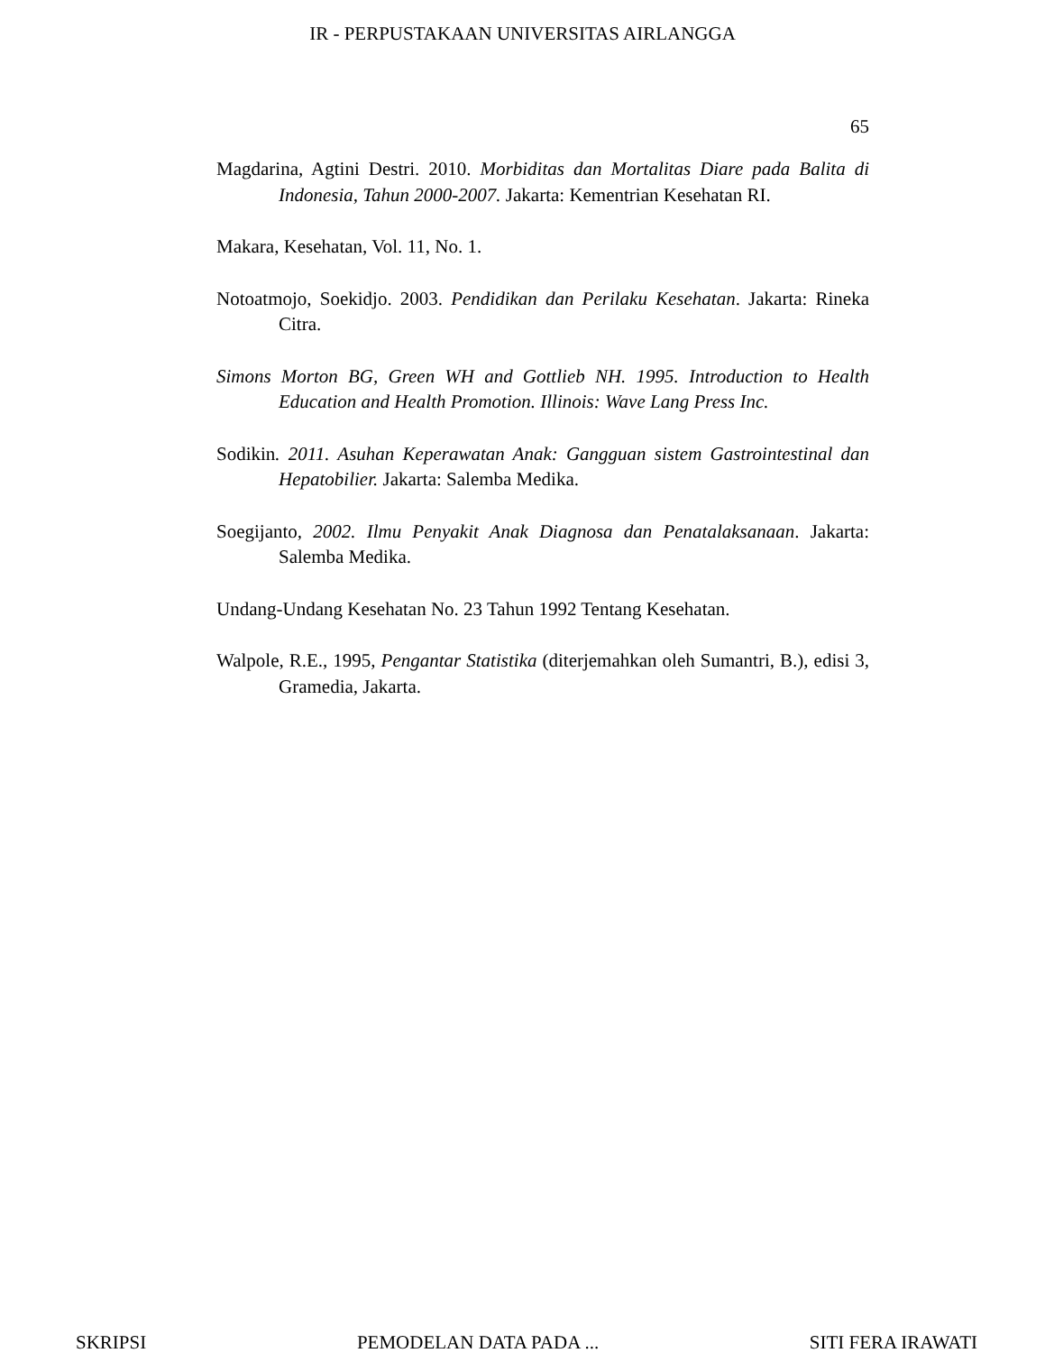IR - PERPUSTAKAAN UNIVERSITAS AIRLANGGA
65
Magdarina, Agtini Destri. 2010. Morbiditas dan Mortalitas Diare pada Balita di Indonesia, Tahun 2000-2007. Jakarta: Kementrian Kesehatan RI.
Makara, Kesehatan, Vol. 11, No. 1.
Notoatmojo, Soekidjo. 2003. Pendidikan dan Perilaku Kesehatan. Jakarta: Rineka Citra.
Simons Morton BG, Green WH and Gottlieb NH. 1995. Introduction to Health Education and Health Promotion. Illinois: Wave Lang Press Inc.
Sodikin. 2011. Asuhan Keperawatan Anak: Gangguan sistem Gastrointestinal dan Hepatobilier. Jakarta: Salemba Medika.
Soegijanto, 2002. Ilmu Penyakit Anak Diagnosa dan Penatalaksanaan. Jakarta: Salemba Medika.
Undang-Undang Kesehatan No. 23 Tahun 1992 Tentang Kesehatan.
Walpole, R.E., 1995, Pengantar Statistika (diterjemahkan oleh Sumantri, B.), edisi 3, Gramedia, Jakarta.
SKRIPSI PEMODELAN DATA PADA ... SITI FERA IRAWATI